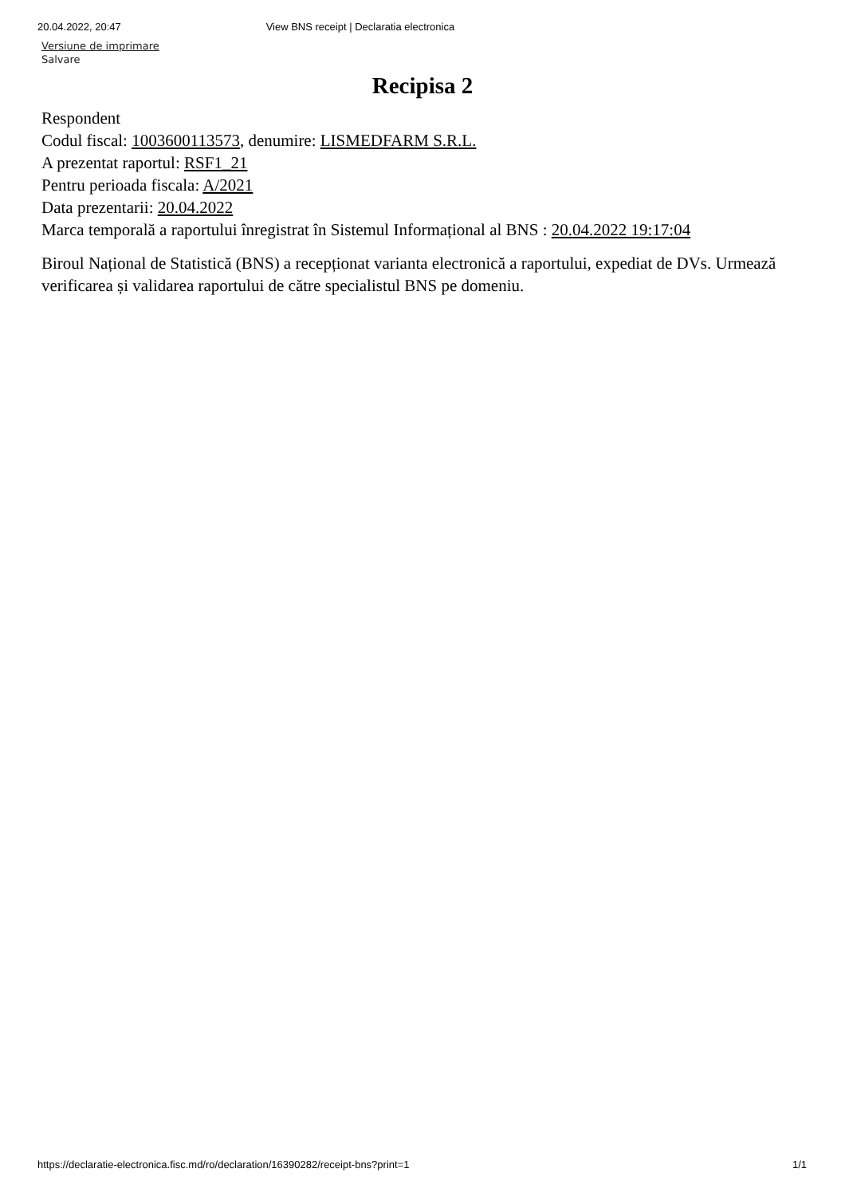20.04.2022, 20:47 View BNS receipt | Declaratia electronica
Versiune de imprimare
Salvare
Recipisa 2
Respondent
Codul fiscal: 1003600113573, denumire: LISMEDFARM S.R.L.
A prezentat raportul: RSF1_21
Pentru perioada fiscala: A/2021
Data prezentarii: 20.04.2022
Marca temporală a raportului înregistrat în Sistemul Informațional al BNS : 20.04.2022 19:17:04
Biroul Național de Statistică (BNS) a recepționat varianta electronică a raportului, expediat de DVs. Urmează verificarea și validarea raportului de către specialistul BNS pe domeniu.
https://declaratie-electronica.fisc.md/ro/declaration/16390282/receipt-bns?print=1 1/1